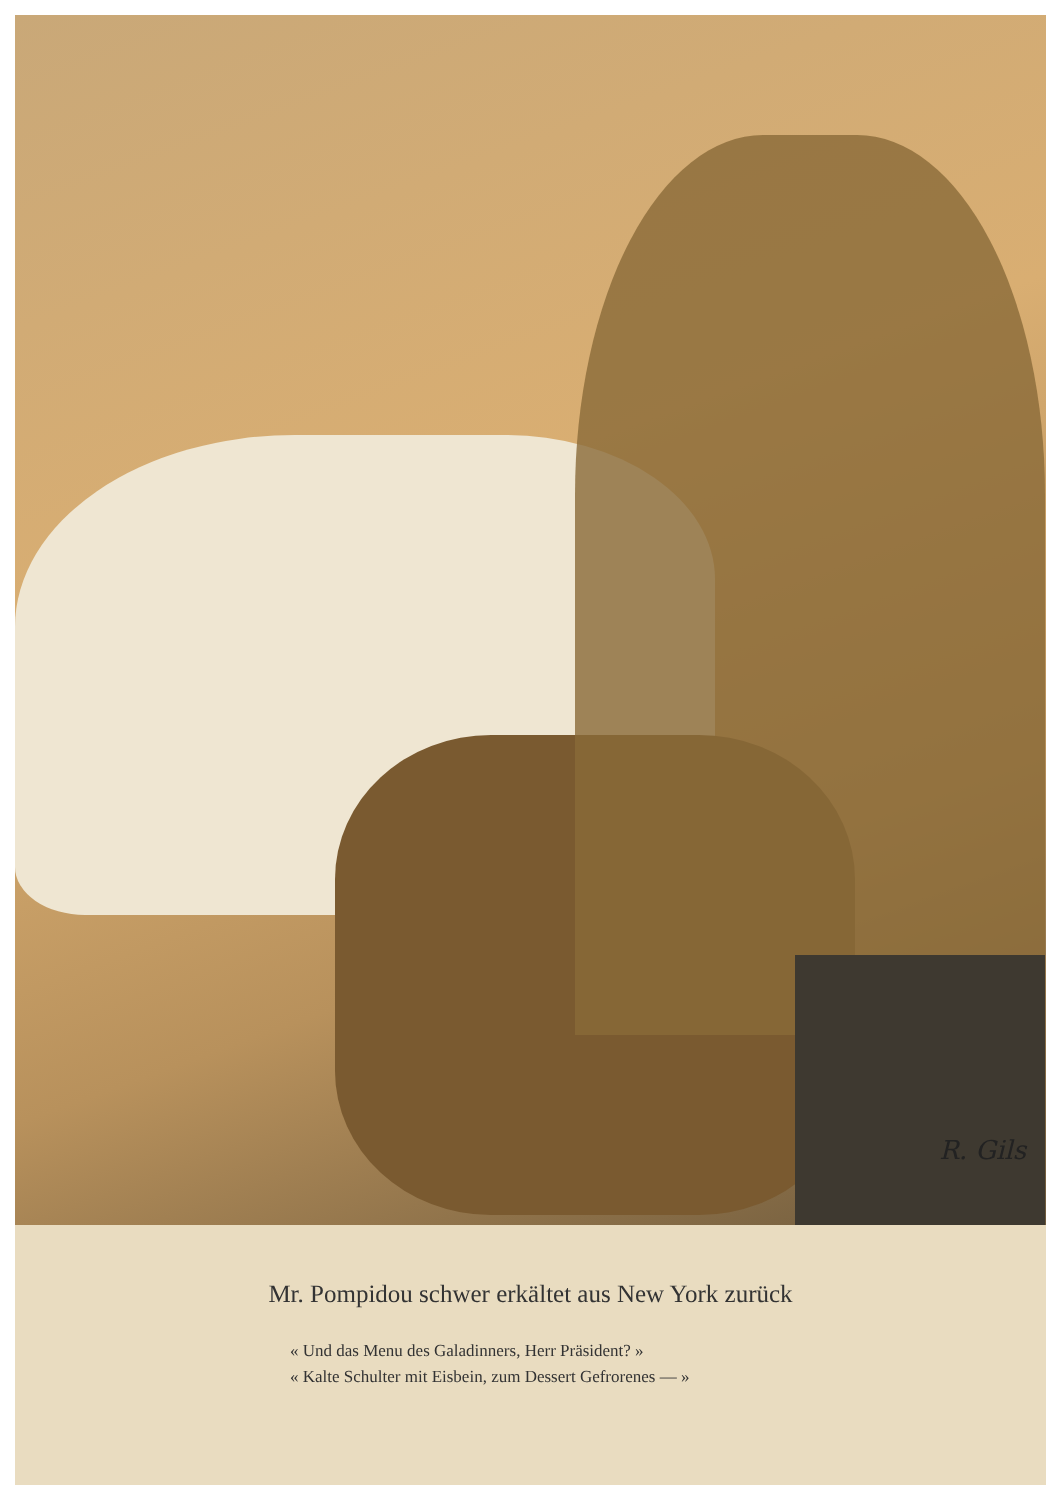R. Gils
Mr. Pompidou schwer erkältet aus New York zurück
« Und das Menu des Galadinners, Herr Präsident? »
« Kalte Schulter mit Eisbein, zum Dessert Gefrorenes — »